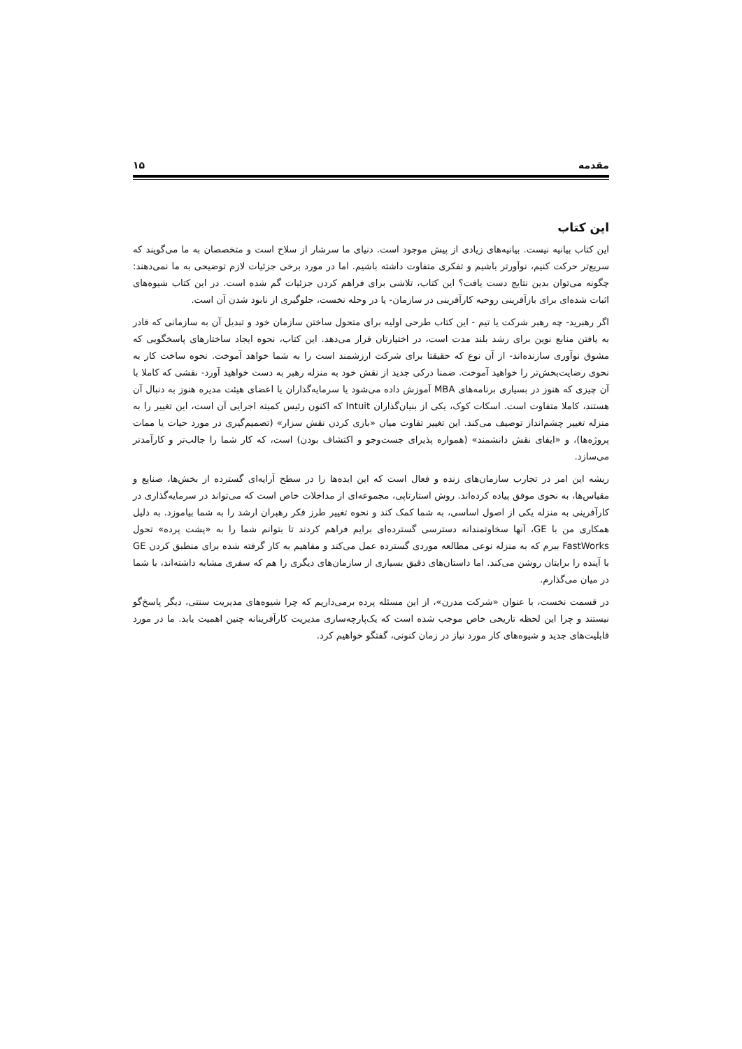مقدمه ۱۵
این کتاب
این کتاب بیانیه نیست. بیانیه‌های زیادی از پیش موجود است. دنیای ما سرشار از سلاح است و متخصصان به ما می‌گویند که سریع‌تر حرکت کنیم، نوآورتر باشیم و تفکری متفاوت داشته باشیم. اما در مورد برخی جزئیات لازم توضیحی به ما نمی‌دهند: چگونه می‌توان بدین نتایج دست یافت؟ این کتاب، تلاشی برای فراهم کردن جزئیات گم شده است. در این کتاب شیوه‌های اثبات شده‌ای برای بازآفرینی روحیه کارآفرینی در سازمان- یا در وحله نخست، جلوگیری از نابود شدن آن است.
اگر رهبرید- چه رهبر شرکت یا تیم - این کتاب طرحی اولیه برای متحول ساختن سازمان خود و تبدیل آن به سازمانی که قادر به یافتن منابع نوین برای رشد بلند مدت است، در اختیارتان قرار می‌دهد. این کتاب، نحوه ایجاد ساختارهای پاسخگویی که مشوق نوآوری سازنده‌اند- از آن نوع که حقیقتا برای شرکت ارزشمند است را به شما خواهد آموخت. نحوه ساخت کار به نحوی رضایت‌بخش‌تر را خواهید آموخت. ضمنا درکی جدید از نقش خود به منزله رهبر به دست خواهید آورد- نقشی که کاملا با آن چیزی که هنوز در بسیاری برنامه‌های MBA آموزش داده می‌شود یا سرمایه‌گذاران یا اعضای هیئت مدیره هنوز به دنبال آن هستند، کاملا متفاوت است. اسکات کوک، یکی از بنیان‌گذاران Intuit که اکنون رئیس کمیته اجرایی آن است، این تغییر را به منزله تغییر چشم‌انداز توصیف می‌کند. این تغییر تفاوت میان «بازی کردن نقش سزار» (تصمیم‌گیری در مورد حیات یا ممات پروژه‌ها)، و «ایفای نقش دانشمند» (همواره پذیرای جست‌وجو و اکتشاف بودن) است، که کار شما را جالب‌تر و کارآمدتر می‌سازد.
ریشه این امر در تجارب سازمان‌های زنده و فعال است که این ایده‌ها را در سطح آرایه‌ای گسترده از بخش‌ها، صنایع و مقیاس‌ها، به نحوی موفق پیاده کرده‌اند. روش استارتاپی، مجموعه‌ای از مداخلات خاص است که می‌تواند در سرمایه‌گذاری در کارآفرینی به منزله یکی از اصول اساسی، به شما کمک کند و نحوه تغییر طرز فکر رهبران ارشد را به شما بیاموزد. به دلیل همکاری من با GE، آنها سخاوتمندانه دسترسی گسترده‌ای برایم فراهم کردند تا بتوانم شما را به «پشت پرده» تحول FastWorks ببرم که به منزله نوعی مطالعه موردی گسترده عمل می‌کند و مفاهیم به کار گرفته شده برای منطبق کردن GE با آینده را برایتان روشن می‌کند. اما داستان‌های دقیق بسیاری از سازمان‌های دیگری را هم که سفری مشابه داشته‌اند، با شما در میان می‌گذارم.
در قسمت نخست، با عنوان «شرکت مدرن»، از این مسئله پرده برمی‌داریم که چرا شیوه‌های مدیریت سنتی، دیگر پاسخ‌گو نیستند و چرا این لحظه تاریخی خاص موجب شده است که یک‌پارچه‌سازی مدیریت کارآفرینانه چنین اهمیت یابد. ما در مورد قابلیت‌های جدید و شیوه‌های کار مورد نیاز در زمان کنونی، گفتگو خواهیم کرد.